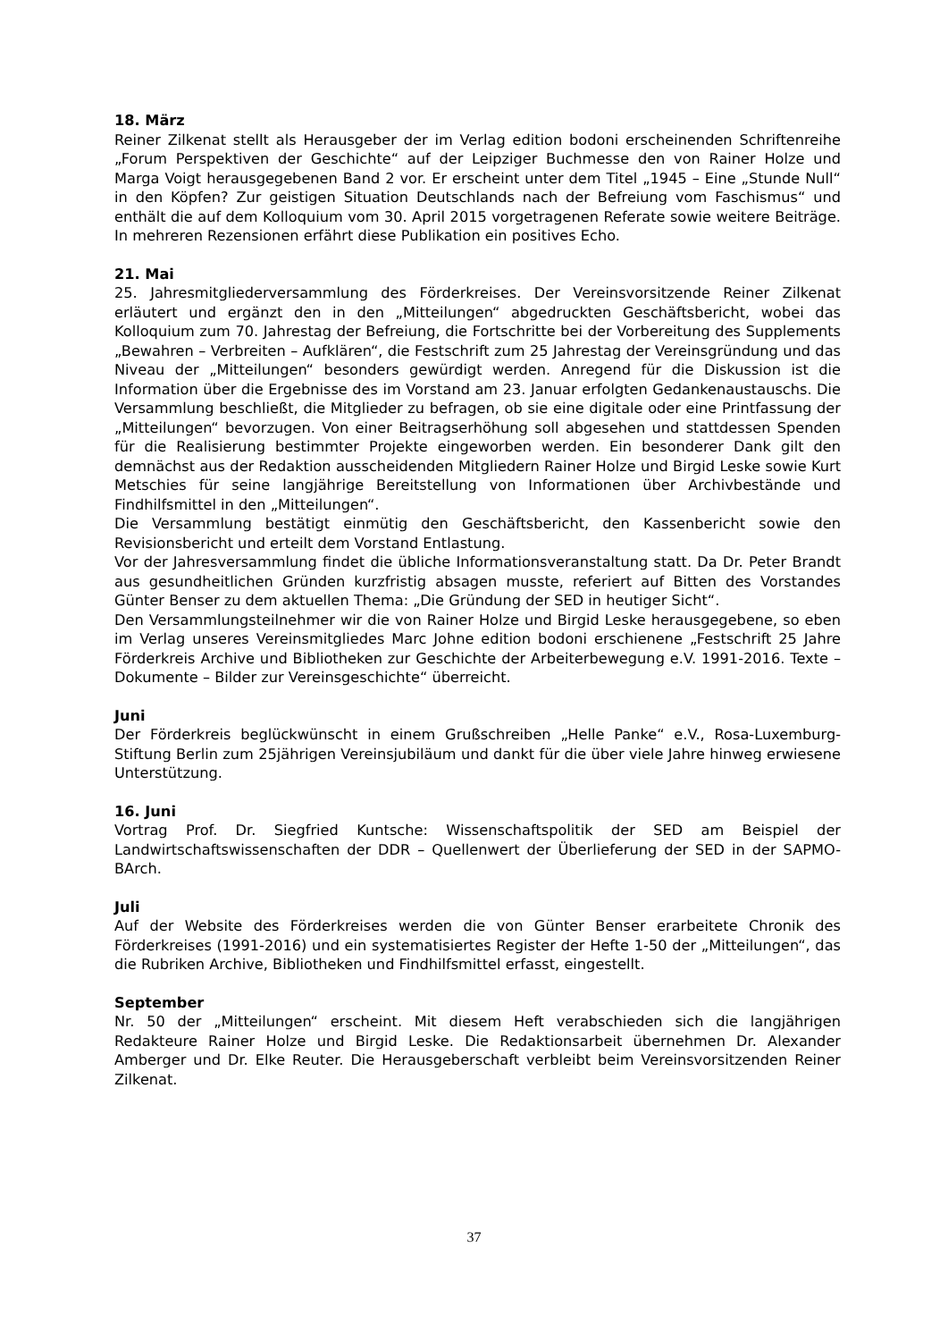18. März
Reiner Zilkenat stellt als Herausgeber der im Verlag edition bodoni erscheinenden Schriftenreihe „Forum Perspektiven der Geschichte“ auf der Leipziger Buchmesse den von Rainer Holze und Marga Voigt herausgegebenen Band 2 vor. Er erscheint unter dem Titel „1945 – Eine „Stunde Null“ in den Köpfen? Zur geistigen Situation Deutschlands nach der Befreiung vom Faschismus“ und enthält die auf dem Kolloquium vom 30. April 2015 vorgetragenen Referate sowie weitere Beiträge. In mehreren Rezensionen erfährt diese Publikation ein positives Echo.
21. Mai
25. Jahresmitgliederversammlung des Förderkreises. Der Vereinsvorsitzende Reiner Zilkenat erläutert und ergänzt den in den „Mitteilungen“ abgedruckten Geschäftsbericht, wobei das Kolloquium zum 70. Jahrestag der Befreiung, die Fortschritte bei der Vorbereitung des Supplements „Bewahren – Verbreiten – Aufklären“, die Festschrift zum 25 Jahrestag der Vereinsgründung und das Niveau der „Mitteilungen“ besonders gewürdigt werden. Anregend für die Diskussion ist die Information über die Ergebnisse des im Vorstand am 23. Januar erfolgten Gedankenaustauschs. Die Versammlung beschließt, die Mitglieder zu befragen, ob sie eine digitale oder eine Printfassung der „Mitteilungen“ bevorzugen. Von einer Beitragserhöhung soll abgesehen und stattdessen Spenden für die Realisierung bestimmter Projekte eingeworben werden. Ein besonderer Dank gilt den demnächst aus der Redaktion ausscheidenden Mitgliedern Rainer Holze und Birgid Leske sowie Kurt Metschies für seine langjährige Bereitstellung von Informationen über Archivbestände und Findhilfsmittel in den „Mitteilungen“.
Die Versammlung bestätigt einmütig den Geschäftsbericht, den Kassenbericht sowie den Revisionsbericht und erteilt dem Vorstand Entlastung.
Vor der Jahresversammlung findet die übliche Informationsveranstaltung statt. Da Dr. Peter Brandt aus gesundheitlichen Gründen kurzfristig absagen musste, referiert auf Bitten des Vorstandes Günter Benser zu dem aktuellen Thema: „Die Gründung der SED in heutiger Sicht“.
Den Versammlungsteilnehmer wir die von Rainer Holze und Birgid Leske herausgegebene, so eben im Verlag unseres Vereinsmitgliedes Marc Johne edition bodoni erschienene „Festschrift 25 Jahre Förderkreis Archive und Bibliotheken zur Geschichte der Arbeiterbewegung e.V. 1991-2016. Texte – Dokumente – Bilder zur Vereinsgeschichte“ überreicht.
Juni
Der Förderkreis beglückwünscht in einem Grußschreiben „Helle Panke“ e.V., Rosa-Luxemburg-Stiftung Berlin zum 25jährigen Vereinsjubiläum und dankt für die über viele Jahre hinweg erwiesene Unterstützung.
16. Juni
Vortrag Prof. Dr. Siegfried Kuntsche: Wissenschaftspolitik der SED am Beispiel der Landwirtschaftswissenschaften der DDR – Quellenwert der Überlieferung der SED in der SAPMO-BArch.
Juli
Auf der Website des Förderkreises werden die von Günter Benser erarbeitete Chronik des Förderkreises (1991-2016) und ein systematisiertes Register der Hefte 1-50 der „Mitteilungen“, das die Rubriken Archive, Bibliotheken und Findhilfsmittel erfasst, eingestellt.
September
Nr. 50 der „Mitteilungen“ erscheint. Mit diesem Heft verabschieden sich die langjährigen Redakteure Rainer Holze und Birgid Leske. Die Redaktionsarbeit übernehmen Dr. Alexander Amberger und Dr. Elke Reuter. Die Herausgeberschaft verbleibt beim Vereinsvorsitzenden Reiner Zilkenat.
37